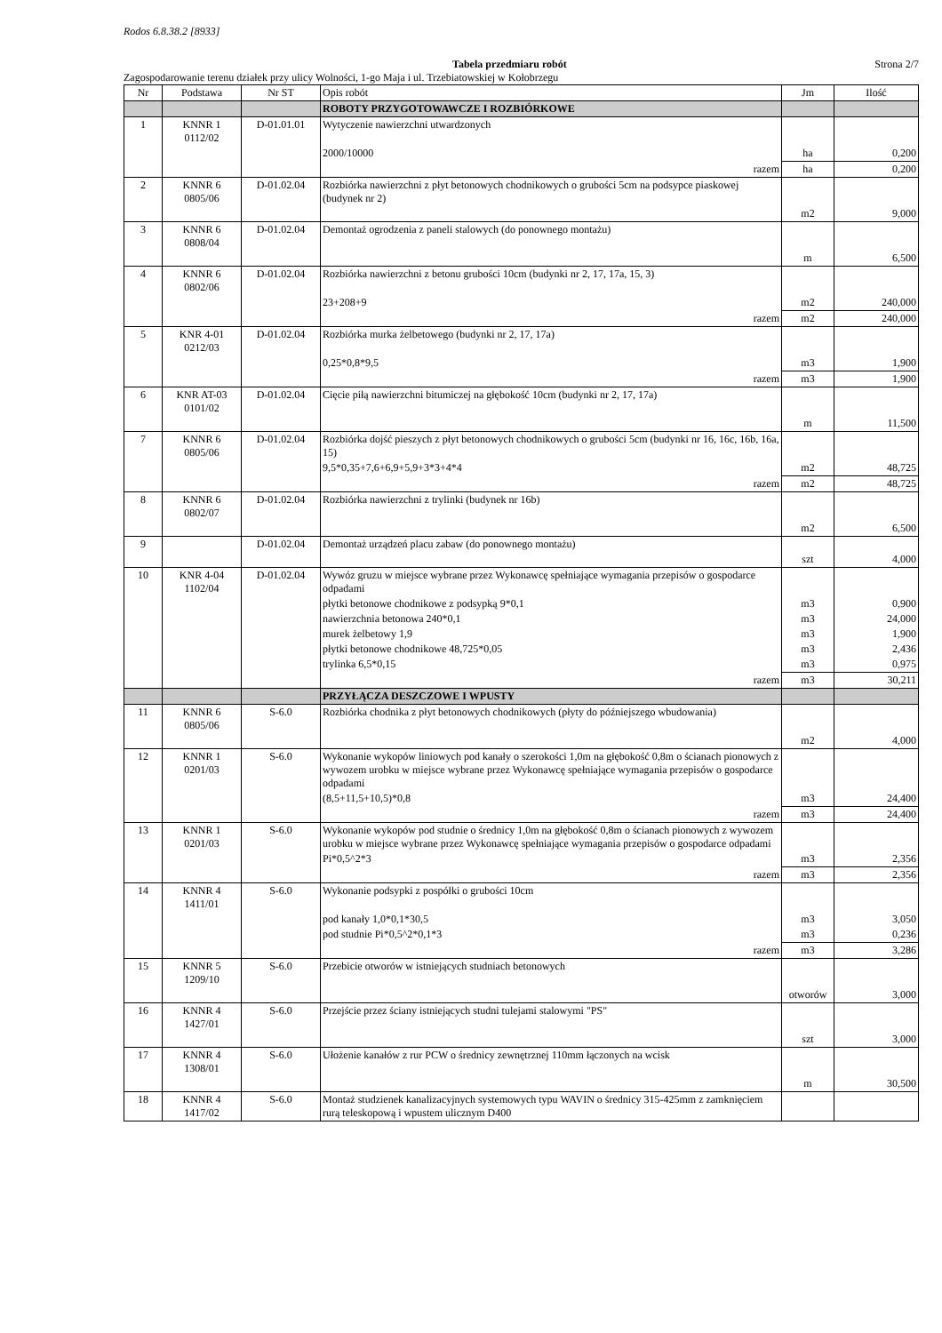Rodos 6.8.38.2 [8933]
Tabela przedmiaru robót Strona 2/7
Zagospodarowanie terenu działek przy ulicy Wolności, 1-go Maja i ul. Trzebiatowskiej w Kołobrzegu
| Nr | Podstawa | Nr ST | Opis robót | Jm | Ilość |
| --- | --- | --- | --- | --- | --- |
| | | | ROBOTY PRZYGOTOWAWCZE I ROZBIÓRKOWE | | |
| 1 | KNNR 1 0112/02 | D-01.01.01 | Wytyczenie nawierzchni utwardzonych | | |
| | | | 2000/10000 | ha | 0,200 |
| | | | razem | ha | 0,200 |
| 2 | KNNR 6 0805/06 | D-01.02.04 | Rozbiórka nawierzchni z płyt betonowych chodnikowych o grubości 5cm na podsypce piaskowej (budynek nr 2) | | |
| | | | | m2 | 9,000 |
| 3 | KNNR 6 0808/04 | D-01.02.04 | Demontaż ogrodzenia z paneli stalowych (do ponownego montażu) | | |
| | | | | m | 6,500 |
| 4 | KNNR 6 0802/06 | D-01.02.04 | Rozbiórka nawierzchni z betonu grubości 10cm (budynki nr 2, 17, 17a, 15, 3) | | |
| | | | 23+208+9 | m2 | 240,000 |
| | | | razem | m2 | 240,000 |
| 5 | KNR 4-01 0212/03 | D-01.02.04 | Rozbiórka murka żelbetowego (budynki nr 2, 17, 17a) | | |
| | | | 0,25*0,8*9,5 | m3 | 1,900 |
| | | | razem | m3 | 1,900 |
| 6 | KNR AT-03 0101/02 | D-01.02.04 | Cięcie piłą nawierzchni bitumiczej na głębokość 10cm (budynki nr 2, 17, 17a) | | |
| | | | | m | 11,500 |
| 7 | KNNR 6 0805/06 | D-01.02.04 | Rozbiórka dojść pieszych z płyt betonowych chodnikowych o grubości 5cm (budynki nr 16, 16c, 16b, 16a, 15) | | |
| | | | 9,5*0,35+7,6+6,9+5,9+3*3+4*4 | m2 | 48,725 |
| | | | razem | m2 | 48,725 |
| 8 | KNNR 6 0802/07 | D-01.02.04 | Rozbiórka nawierzchni z trylinki (budynek nr 16b) | | |
| | | | | m2 | 6,500 |
| 9 | | D-01.02.04 | Demontaż urządzeń placu zabaw (do ponownego montażu) | | |
| | | | | szt | 4,000 |
| 10 | KNR 4-04 1102/04 | D-01.02.04 | Wywóz gruzu w miejsce wybrane przez Wykonawcę spełniające wymagania przepisów o gospodarce odpadami | | |
| | | | płytki betonowe chodnikowe z podsypką 9*0,1 | m3 | 0,900 |
| | | | nawierzchnia betonowa 240*0,1 | m3 | 24,000 |
| | | | murek żelbetowy 1,9 | m3 | 1,900 |
| | | | płytki betonowe chodnikowe 48,725*0,05 | m3 | 2,436 |
| | | | trylinka 6,5*0,15 | m3 | 0,975 |
| | | | razem | m3 | 30,211 |
| | | | PRZYŁĄCZA DESZCZOWE I WPUSTY | | |
| 11 | KNNR 6 0805/06 | S-6.0 | Rozbiórka chodnika z płyt betonowych chodnikowych (płyty do późniejszego wbudowania) | | |
| | | | | m2 | 4,000 |
| 12 | KNNR 1 0201/03 | S-6.0 | Wykonanie wykopów liniowych pod kanały o szerokości 1,0m na głębokość 0,8m o ścianach pionowych z wywozem urobku w miejsce wybrane przez Wykonawcę spełniające wymagania przepisów o gospodarce odpadami | | |
| | | | (8,5+11,5+10,5)*0,8 | m3 | 24,400 |
| | | | razem | m3 | 24,400 |
| 13 | KNNR 1 0201/03 | S-6.0 | Wykonanie wykopów pod studnie o średnicy 1,0m na głębokość 0,8m o ścianach pionowych z wywozem urobku w miejsce wybrane przez Wykonawcę spełniające wymagania przepisów o gospodarce odpadami | | |
| | | | Pi*0,5^2*3 | m3 | 2,356 |
| | | | razem | m3 | 2,356 |
| 14 | KNNR 4 1411/01 | S-6.0 | Wykonanie podsypki z pospółki o grubości 10cm | | |
| | | | pod kanały 1,0*0,1*30,5 | m3 | 3,050 |
| | | | pod studnie Pi*0,5^2*0,1*3 | m3 | 0,236 |
| | | | razem | m3 | 3,286 |
| 15 | KNNR 5 1209/10 | S-6.0 | Przebicie otworów w istniejących studniach betonowych | | |
| | | | | otworów | 3,000 |
| 16 | KNNR 4 1427/01 | S-6.0 | Przejście przez ściany istniejących studni tulejami stalowymi "PS" | | |
| | | | | szt | 3,000 |
| 17 | KNNR 4 1308/01 | S-6.0 | Ułożenie kanałów z rur PCW o średnicy zewnętrznej 110mm łączonych na wcisk | | |
| | | | | m | 30,500 |
| 18 | KNNR 4 1417/02 | S-6.0 | Montaż studzienek kanalizacyjnych systemowych typu WAVIN o średnicy 315-425mm z zamknięciem rurą teleskopową i wpustem ulicznym D400 | | |